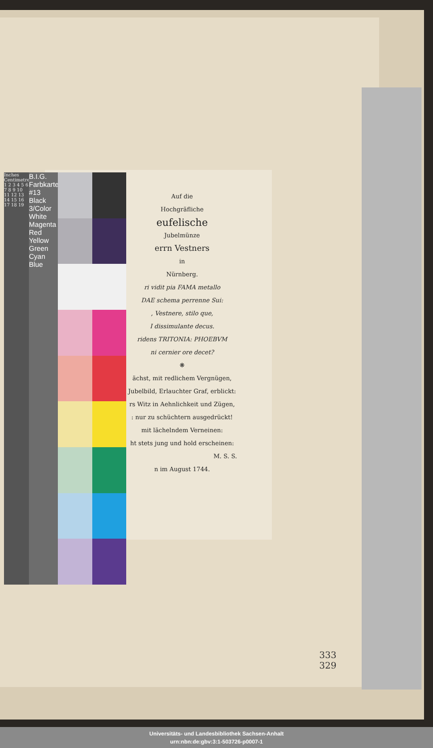Auf die
Hochgräfliche
eufelische
Jubelmünze
errn Vestners
in
Nürnberg.
ri vidit pia FAMA metallo
DAE schema perrenne Sui:
, Vestnere, stilo que,
I dissimulante decus.
ridens TRITONIA: PHOEBVM
ni cernier ore decet?
❋
ächst, mit redlichem Vergnügen,
Jubelbild, Erlauchter Graf, erblickt:
rs Witz in Aehnlichkeit und Zügen,
: nur zu schüchtern ausgedrückt!
mit lächelndem Verneinen:
ht stets jung und hold erscheinen:
M. S. S.
n im August 1744.
Inches Centimetres 1 2 3 4 5 6 7 8 9 10 11 12 13 14 15 16 17 18 19
B.I.G. Farbkarte #13 Black 3/Color White Magenta Red Yellow Green Cyan Blue
333
329
Universitäts- und Landesbibliothek Sachsen-Anhalt
urn:nbn:de:gbv:3:1-503726-p0007-1